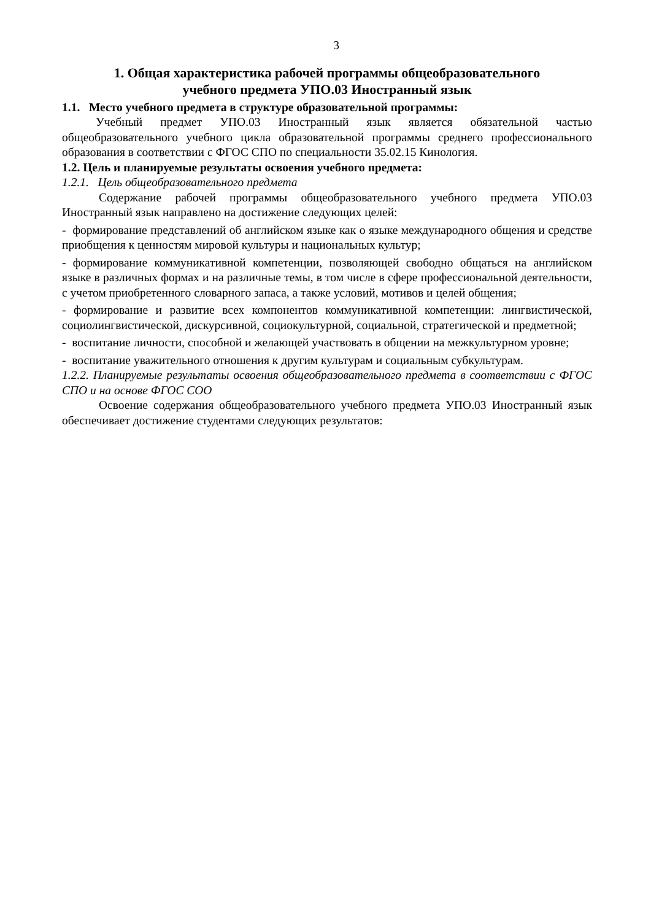3
1. Общая характеристика рабочей программы общеобразовательного
учебного предмета УПО.03 Иностранный язык
1.1. Место учебного предмета в структуре образовательной программы:
Учебный предмет УПО.03 Иностранный язык является обязательной частью общеобразовательного учебного цикла образовательной программы среднего профессионального образования в соответствии с ФГОС СПО по специальности 35.02.15 Кинология.
1.2. Цель и планируемые результаты освоения учебного предмета:
1.2.1. Цель общеобразовательного предмета
Содержание рабочей программы общеобразовательного учебного предмета УПО.03 Иностранный язык направлено на достижение следующих целей:
- формирование представлений об английском языке как о языке международного общения и средстве приобщения к ценностям мировой культуры и национальных культур;
- формирование коммуникативной компетенции, позволяющей свободно общаться на английском языке в различных формах и на различные темы, в том числе в сфере профессиональной деятельности, с учетом приобретенного словарного запаса, а также условий, мотивов и целей общения;
- формирование и развитие всех компонентов коммуникативной компетенции: лингвистической, социолингвистической, дискурсивной, социокультурной, социальной, стратегической и предметной;
- воспитание личности, способной и желающей участвовать в общении на межкультурном уровне;
- воспитание уважительного отношения к другим культурам и социальным субкультурам.
1.2.2. Планируемые результаты освоения общеобразовательного предмета в соответствии с ФГОС СПО и на основе ФГОС СОО
Освоение содержания общеобразовательного учебного предмета УПО.03 Иностранный язык обеспечивает достижение студентами следующих результатов: